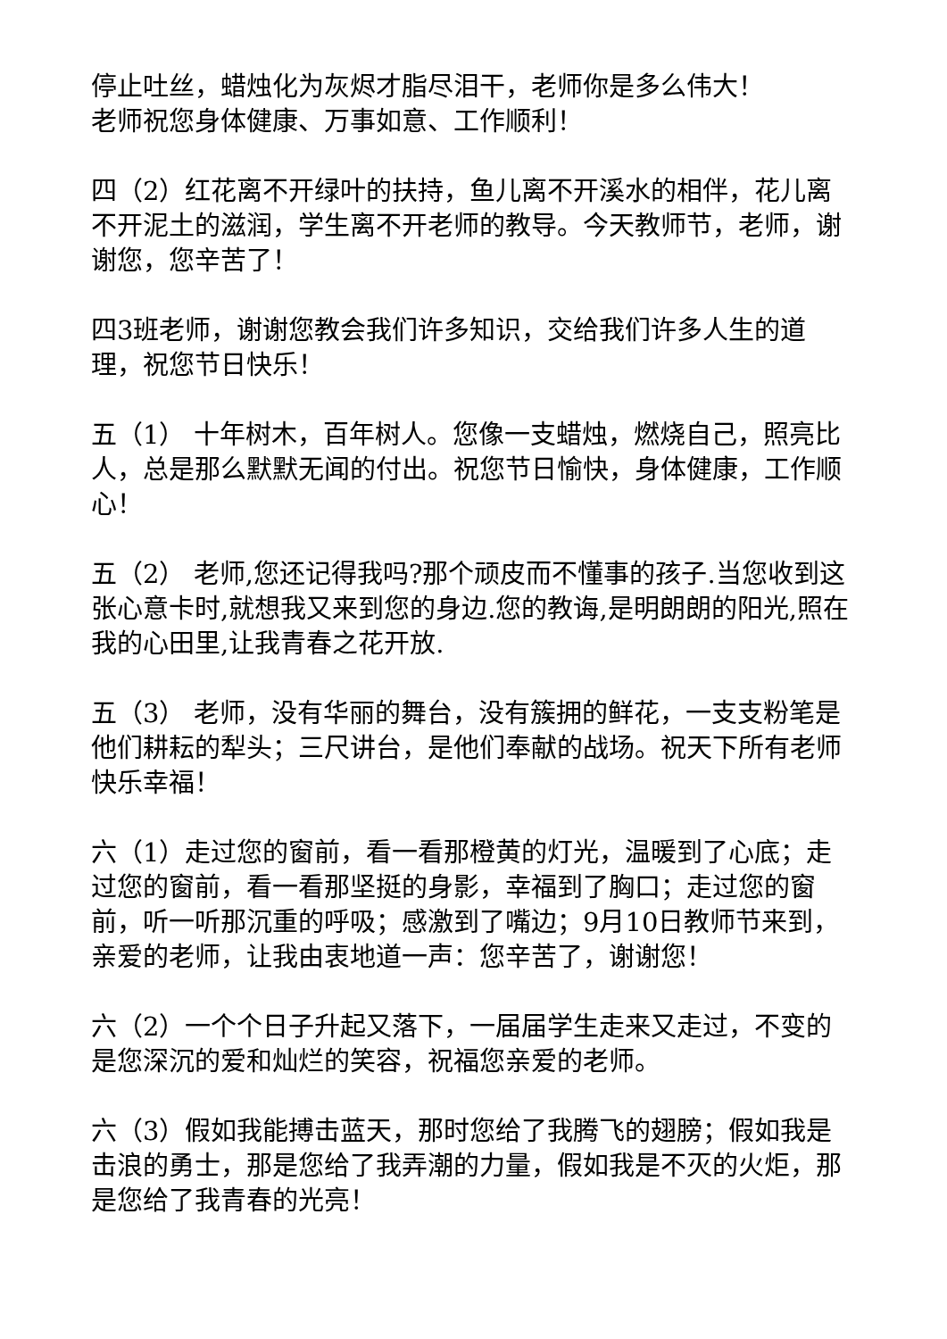停止吐丝，蜡烛化为灰烬才脂尽泪干，老师你是多么伟大！
老师祝您身体健康、万事如意、工作顺利！
四（2）红花离不开绿叶的扶持，鱼儿离不开溪水的相伴，花儿离不开泥土的滋润，学生离不开老师的教导。今天教师节，老师，谢谢您，您辛苦了！
四3班老师，谢谢您教会我们许多知识，交给我们许多人生的道理，祝您节日快乐！
五（1） 十年树木，百年树人。您像一支蜡烛，燃烧自己，照亮比人，总是那么默默无闻的付出。祝您节日愉快，身体健康，工作顺心！
五（2） 老师,您还记得我吗?那个顽皮而不懂事的孩子.当您收到这张心意卡时,就想我又来到您的身边.您的教诲,是明朗朗的阳光,照在我的心田里,让我青春之花开放.
五（3） 老师，没有华丽的舞台，没有簇拥的鲜花，一支支粉笔是他们耕耘的犁头；三尺讲台，是他们奉献的战场。祝天下所有老师快乐幸福！
六（1）走过您的窗前，看一看那橙黄的灯光，温暖到了心底；走过您的窗前，看一看那坚挺的身影，幸福到了胸口；走过您的窗前，听一听那沉重的呼吸；感激到了嘴边；9月10日教师节来到，亲爱的老师，让我由衷地道一声：您辛苦了，谢谢您！
六（2）一个个日子升起又落下，一届届学生走来又走过，不变的是您深沉的爱和灿烂的笑容，祝福您亲爱的老师。
六（3）假如我能搏击蓝天，那时您给了我腾飞的翅膀；假如我是击浪的勇士，那是您给了我弄潮的力量，假如我是不灭的火炬，那是您给了我青春的光亮！